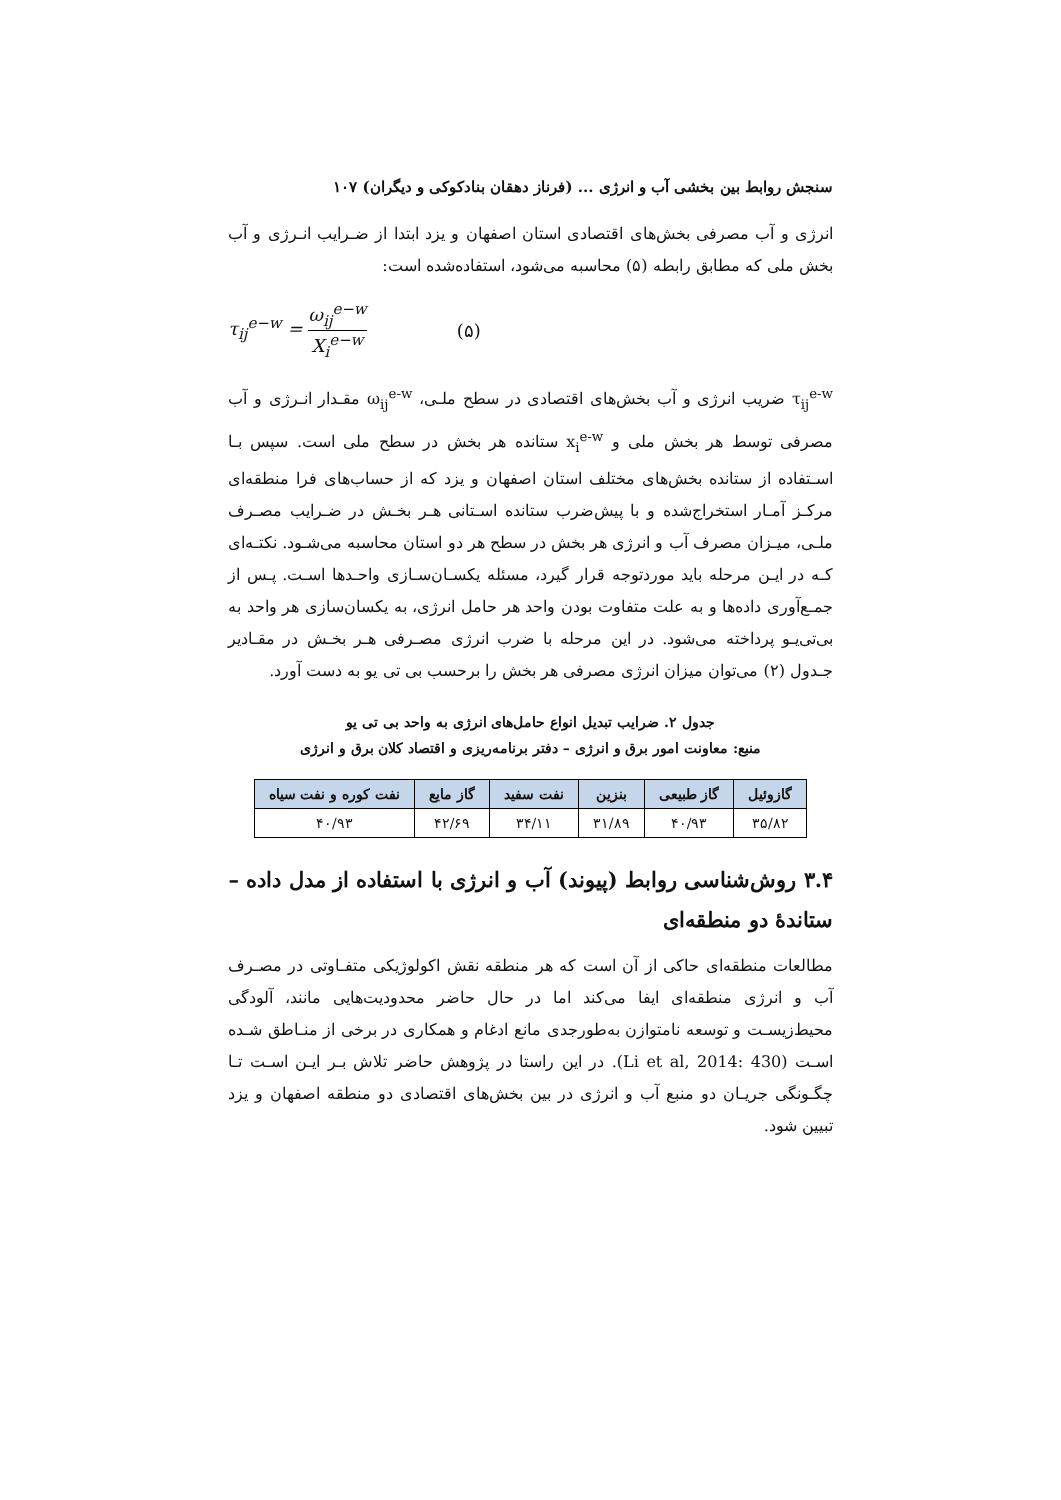سنجش روابط بین بخشی آب و انرژی ... (فرناز دهقان بنادکوکی و دیگران) ۱۰۷
انرژی و آب مصرفی بخش‌های اقتصادی استان اصفهان و یزد ابتدا از ضـرایب انـرژی و آب بخش ملی که مطابق رابطه (۵) محاسبه می‌شود، استفاده‌شده است:
τ<sub>ij</sub><sup>e−w</sup> = ω<sub>ij</sub><sup>e−w</sup> X<sub>i</sub><sup>e−w</sup> (۵)
τ<sub>ij</sub><sup>e-w</sup> ضریب انرژی و آب بخش‌های اقتصادی در سطح ملـی، ω<sub>ij</sub><sup>e-w</sup> مقـدار انـرژی و آب مصرفی توسط هر بخش ملی و x<sub>i</sub><sup>e-w</sup> ستانده هر بخش در سطح ملی است. سپس بـا اسـتفاده از ستانده بخش‌های مختلف استان اصفهان و یزد که از حساب‌های فرا منطقه‌ای مرکـز آمـار استخراج‌شده و با پیش‌ضرب ستانده اسـتانی هـر بخـش در ضـرایب مصـرف ملـی، میـزان مصرف آب و انرژی هر بخش در سطح هر دو استان محاسبه می‌شـود. نکتـه‌ای کـه در ایـن مرحله باید موردتوجه قرار گیرد، مسئله یکسـان‌سـازی واحـدها اسـت. پـس از جمـع‌آوری داده‌ها و به علت متفاوت بودن واحد هر حامل انرژی، به یکسان‌سازی هر واحد به بی‌تی‌یـو پرداخته می‌شود. در این مرحله با ضرب انرژی مصـرفی هـر بخـش در مقـادیر جـدول (۲) می‌توان میزان انرژی مصرفی هر بخش را برحسب بی تی یو به دست آورد.
جدول ۲. ضرایب تبدیل انواع حامل‌های انرژی به واحد بی تی یو
منبع: معاونت امور برق و انرژی – دفتر برنامه‌ریزی و اقتصاد کلان برق و انرژی
| گازوئیل | گاز طبیعی | بنزین | نفت سفید | گاز مایع | نفت کوره و نفت سیاه |
| --- | --- | --- | --- | --- | --- |
| ۳۵/۸۲ | ۴۰/۹۳ | ۳۱/۸۹ | ۳۴/۱۱ | ۴۲/۶۹ | ۴۰/۹۳ |
۳.۴ روش‌شناسی روابط (پیوند) آب و انرژی با استفاده از مدل داده – ستاندۀ دو منطقه‌ای
مطالعات منطقه‌ای حاکی از آن است که هر منطقه نقش اکولوژیکی متفـاوتی در مصـرف آب و انرژی منطقه‌ای ایفا می‌کند اما در حال حاضر محدودیت‌هایی مانند، آلودگی محیط‌زیسـت و توسعه نامتوازن به‌طورجدی مانع ادغام و همکاری در برخی از منـاطق شـده اسـت (Li et al, 2014: 430). در این راستا در پژوهش حاضر تلاش بـر ایـن اسـت تـا چگـونگی جریـان دو منبع آب و انرژی در بین بخش‌های اقتصادی دو منطقه اصفهان و یزد تبیین شود.